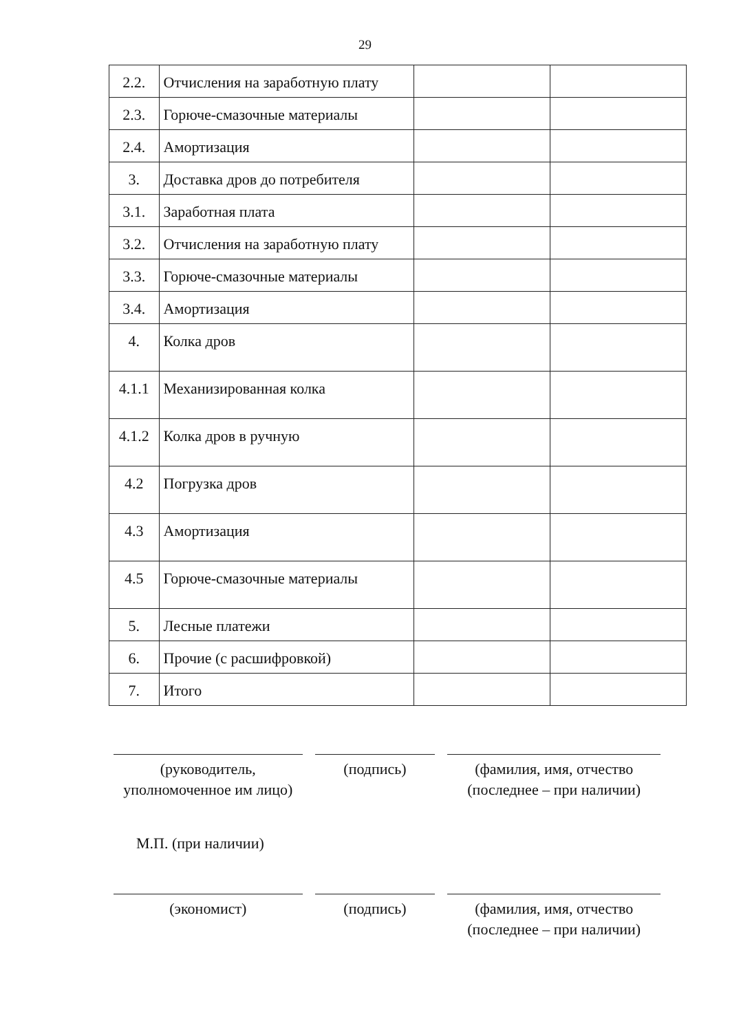29
| 2.2. | Отчисления на заработную плату | | |
| 2.3. | Горюче-смазочные материалы | | |
| 2.4. | Амортизация | | |
| 3. | Доставка дров до потребителя | | |
| 3.1. | Заработная плата | | |
| 3.2. | Отчисления на заработную плату | | |
| 3.3. | Горюче-смазочные материалы | | |
| 3.4. | Амортизация | | |
| 4. | Колка дров | | |
| 4.1.1 | Механизированная колка | | |
| 4.1.2 | Колка дров в ручную | | |
| 4.2 | Погрузка дров | | |
| 4.3 | Амортизация | | |
| 4.5 | Горюче-смазочные материалы | | |
| 5. | Лесные платежи | | |
| 6. | Прочие (с расшифровкой) | | |
| 7. | Итого | | |
(руководитель, уполномоченное им лицо)
(подпись) (фамилия, имя, отчество (последнее – при наличии)
М.П. (при наличии)
(экономист) (подпись) (фамилия, имя, отчество (последнее – при наличии)